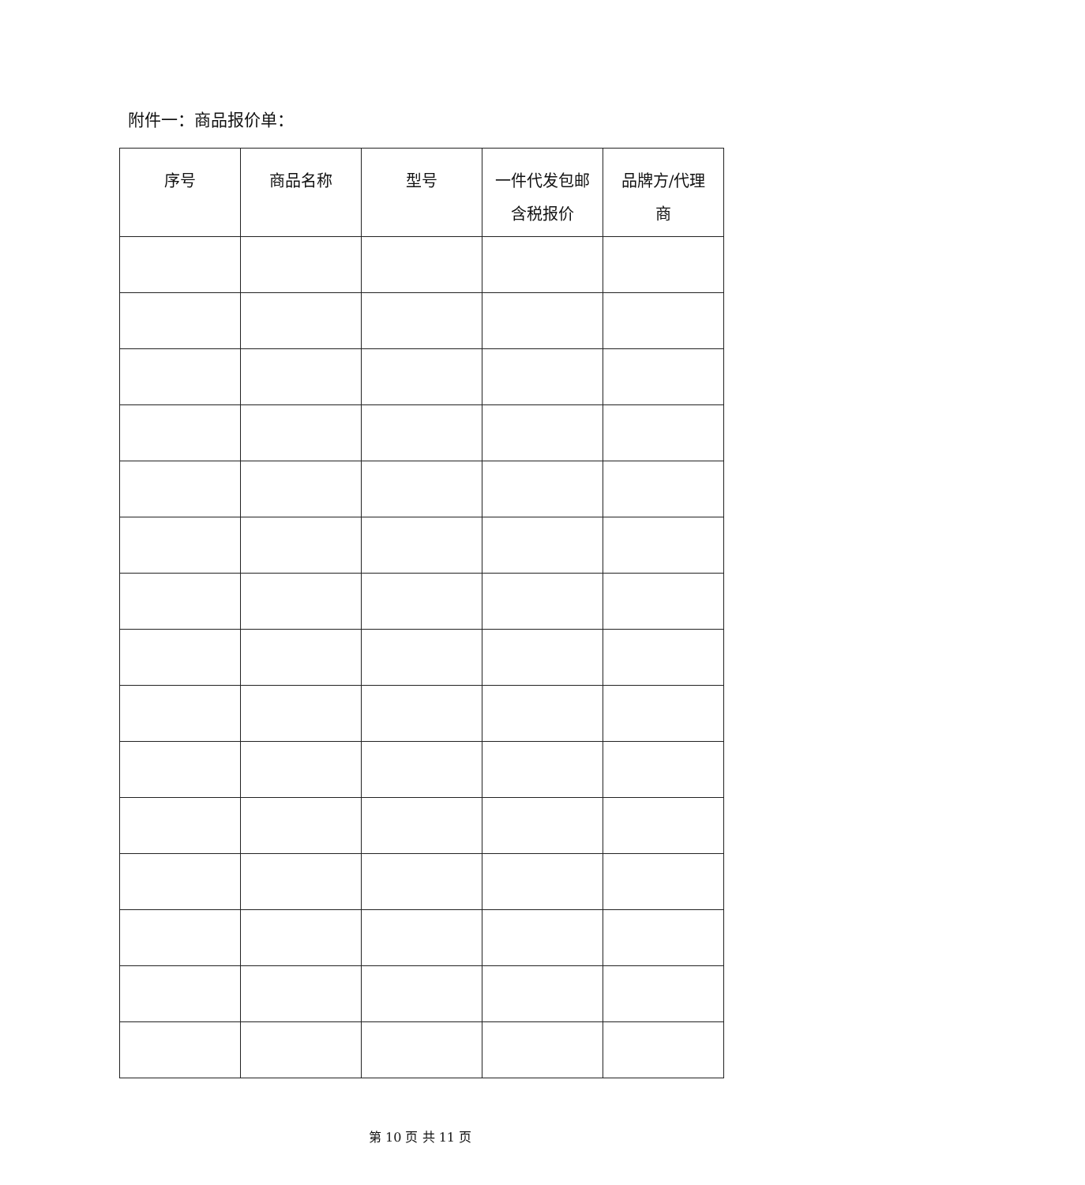附件一：商品报价单：
| 序号 | 商品名称 | 型号 | 一件代发包邮 含税报价 | 品牌方/代理 商 |
| --- | --- | --- | --- | --- |
第 10 页 共 11 页